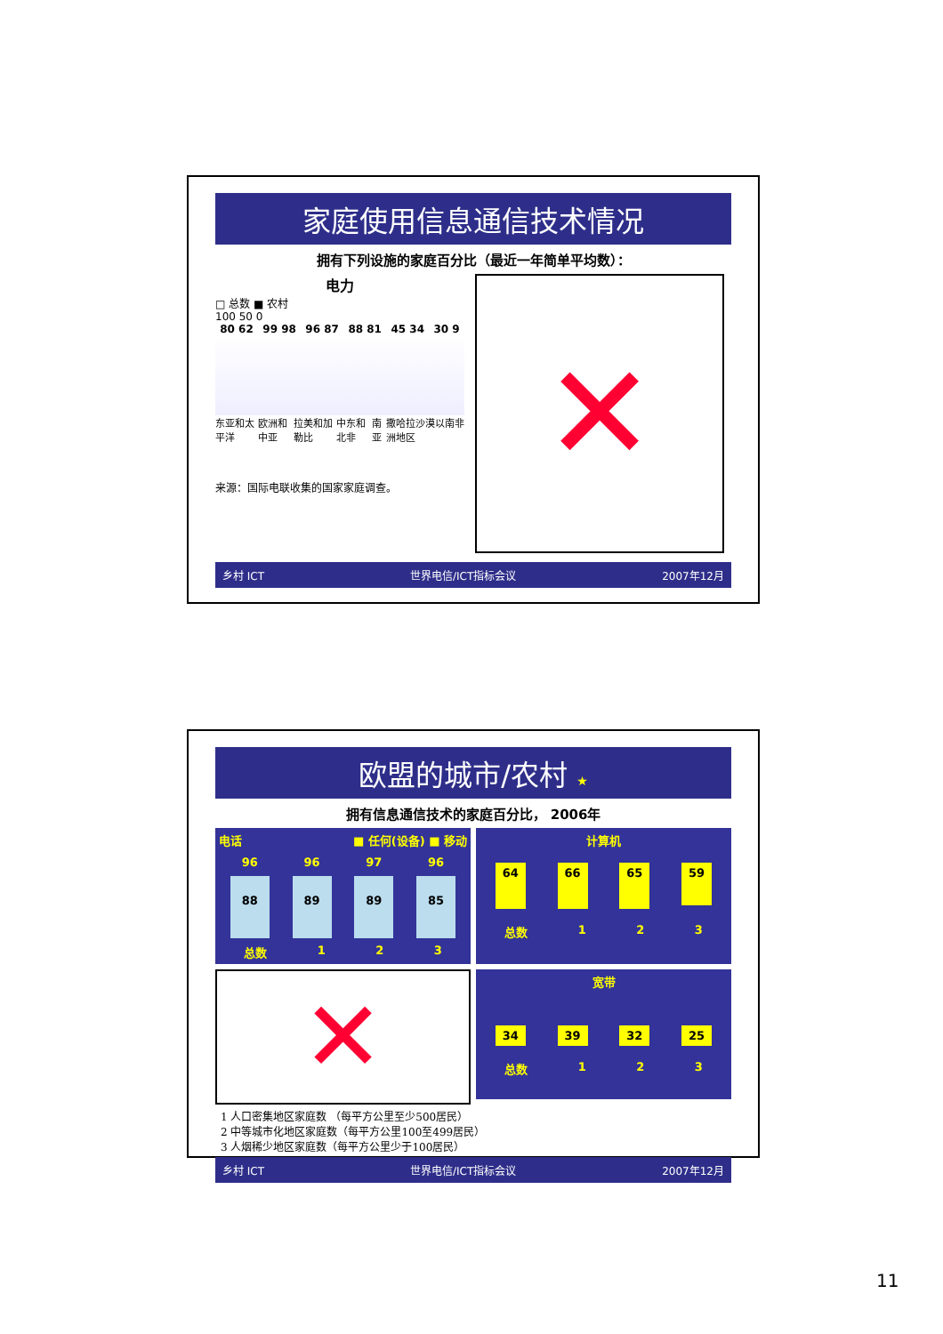家庭使用信息通信技术情况
拥有下列设施的家庭百分比（最近一年简单平均数）：
电力
□ 总数 ■ 农村
100 50 0
80 62 99 98 96 87 88 81 45 34 30 9
东亚和太平洋 欧洲和中亚 拉美和加勒比 中东和北非 南亚 撒哈拉沙漠以南非洲地区
来源：国际电联收集的国家家庭调查。
✕
乡村 ICT 世界电信/ICT指标会议 2007年12月
欧盟的城市/农村 ★
拥有信息通信技术的家庭百分比， 2006年
电话 ■ 任何(设备) ■ 移动
96 96 97 96
88 89 89 85
总数 1 2 3
计算机
64 66 65 59
总数 1 2 3
✕
宽带
34 39 32 25
总数 1 2 3
1 人口密集地区家庭数 （每平方公里至少500居民）
2 中等城市化地区家庭数（每平方公里100至499居民）
3 人烟稀少地区家庭数（每平方公里少于100居民）
乡村 ICT 世界电信/ICT指标会议 2007年12月
11